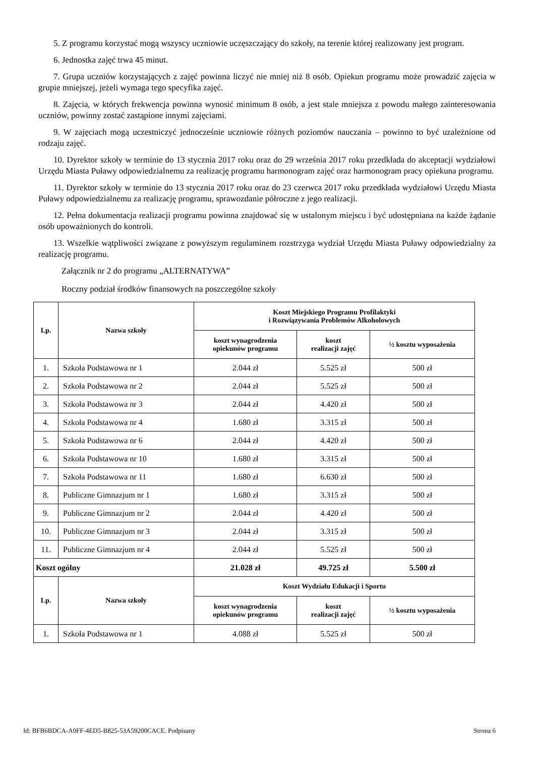5. Z programu korzystać mogą wszyscy uczniowie uczęszczający do szkoły, na terenie której realizowany jest program.
6. Jednostka zajęć trwa 45 minut.
7. Grupa uczniów korzystających z zajęć powinna liczyć nie mniej niż 8 osób. Opiekun programu może prowadzić zajęcia w grupie mniejszej, jeżeli wymaga tego specyfika zajęć.
8. Zajęcia, w których frekwencja powinna wynosić minimum 8 osób, a jest stale mniejsza z powodu małego zainteresowania uczniów, powinny zostać zastąpione innymi zajęciami.
9. W zajęciach mogą uczestniczyć jednocześnie uczniowie różnych poziomów nauczania – powinno to być uzależnione od rodzaju zajęć.
10. Dyrektor szkoły w terminie do 13 stycznia 2017 roku oraz do 29 września 2017 roku przedkłada do akceptacji wydziałowi Urzędu Miasta Puławy odpowiedzialnemu za realizację programu harmonogram zajęć oraz harmonogram pracy opiekuna programu.
11. Dyrektor szkoły w terminie do 13 stycznia 2017 roku oraz do 23 czerwca 2017 roku przedkłada wydziałowi Urzędu Miasta Puławy odpowiedzialnemu za realizację programu, sprawozdanie półroczne z jego realizacji.
12. Pełna dokumentacja realizacji programu powinna znajdować się w ustalonym miejscu i być udostępniana na każde żądanie osób upoważnionych do kontroli.
13. Wszelkie wątpliwości związane z powyższym regulaminem rozstrzyga wydział Urzędu Miasta Puławy odpowiedzialny za realizację programu.
Załącznik nr 2 do programu „ALTERNATYWA”
Roczny podział środków finansowych na poszczególne szkoły
| Lp. | Nazwa szkoły | Koszt Miejskiego Programu Profilaktyki i Rozwiązywania Problemów Alkoholowych | | |
| --- | --- | --- | --- | --- |
| | | koszt wynagrodzenia opiekunów programu | koszt realizacji zajęć | ½ kosztu wyposażenia |
| 1. | Szkoła Podstawowa nr 1 | 2.044 zł | 5.525 zł | 500 zł |
| 2. | Szkoła Podstawowa nr 2 | 2.044 zł | 5.525 zł | 500 zł |
| 3. | Szkoła Podstawowa nr 3 | 2.044 zł | 4.420 zł | 500 zł |
| 4. | Szkoła Podstawowa nr 4 | 1.680 zł | 3.315 zł | 500 zł |
| 5. | Szkoła Podstawowa nr 6 | 2.044 zł | 4.420 zł | 500 zł |
| 6. | Szkoła Podstawowa nr 10 | 1.680 zł | 3.315 zł | 500 zł |
| 7. | Szkoła Podstawowa nr 11 | 1.680 zł | 6.630 zł | 500 zł |
| 8. | Publiczne Gimnazjum nr 1 | 1.680 zł | 3.315 zł | 500 zł |
| 9. | Publiczne Gimnazjum nr 2 | 2.044 zł | 4.420 zł | 500 zł |
| 10. | Publiczne Gimnazjum nr 3 | 2.044 zł | 3.315 zł | 500 zł |
| 11. | Publiczne Gimnazjum nr 4 | 2.044 zł | 5.525 zł | 500 zł |
| Koszt ogólny | | 21.028 zł | 49.725 zł | 5.500 zł |
| Lp. | Nazwa szkoły | Koszt Wydziału Edukacji i Sportu | | |
| | | koszt wynagrodzenia opiekunów programu | koszt realizacji zajęć | ½ kosztu wyposażenia |
| 1. | Szkoła Podstawowa nr 1 | 4.088 zł | 5.525 zł | 500 zł |
Id: BFB6BDCA-A9FF-4ED5-B825-53A59200CACE. Podpisany Strona 6